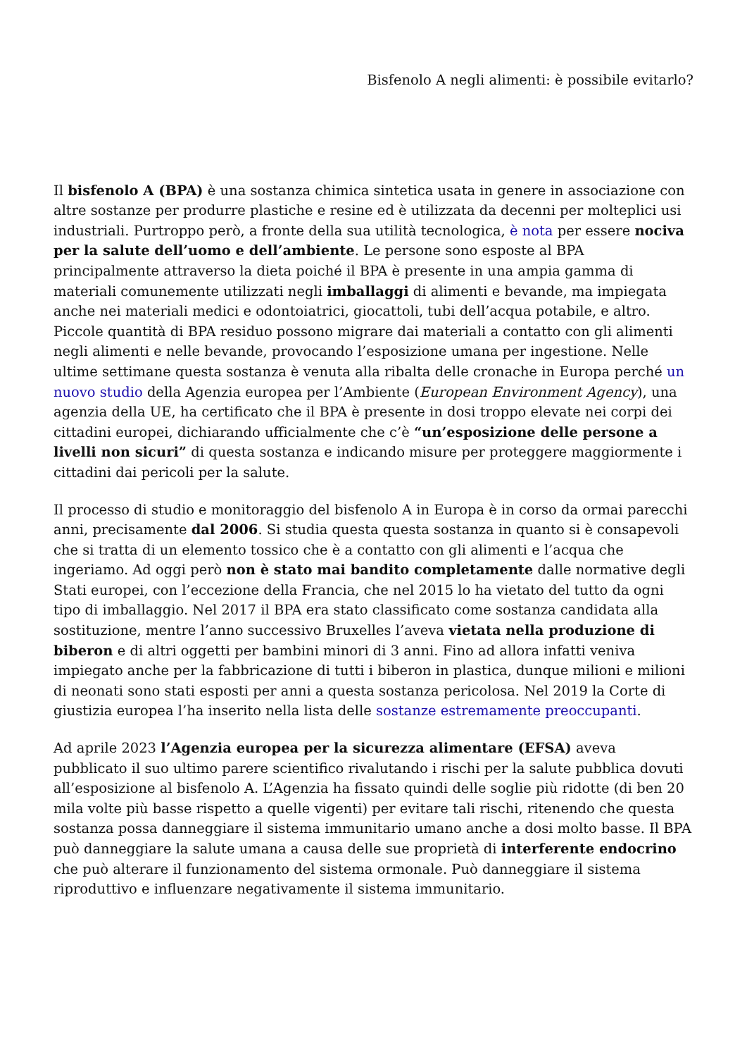Bisfenolo A negli alimenti: è possibile evitarlo?
Il bisfenolo A (BPA) è una sostanza chimica sintetica usata in genere in associazione con altre sostanze per produrre plastiche e resine ed è utilizzata da decenni per molteplici usi industriali. Purtroppo però, a fronte della sua utilità tecnologica, è nota per essere nociva per la salute dell’uomo e dell’ambiente. Le persone sono esposte al BPA principalmente attraverso la dieta poiché il BPA è presente in una ampia gamma di materiali comunemente utilizzati negli imballaggi di alimenti e bevande, ma impiegata anche nei materiali medici e odontoiatrici, giocattoli, tubi dell’acqua potabile, e altro. Piccole quantità di BPA residuo possono migrare dai materiali a contatto con gli alimenti negli alimenti e nelle bevande, provocando l’esposizione umana per ingestione. Nelle ultime settimane questa sostanza è venuta alla ribalta delle cronache in Europa perché un nuovo studio della Agenzia europea per l’Ambiente (European Environment Agency), una agenzia della UE, ha certificato che il BPA è presente in dosi troppo elevate nei corpi dei cittadini europei, dichiarando ufficialmente che c’è “un’esposizione delle persone a livelli non sicuri” di questa sostanza e indicando misure per proteggere maggiormente i cittadini dai pericoli per la salute.
Il processo di studio e monitoraggio del bisfenolo A in Europa è in corso da ormai parecchi anni, precisamente dal 2006. Si studia questa questa sostanza in quanto si è consapevoli che si tratta di un elemento tossico che è a contatto con gli alimenti e l’acqua che ingeriamo. Ad oggi però non è stato mai bandito completamente dalle normative degli Stati europei, con l’eccezione della Francia, che nel 2015 lo ha vietato del tutto da ogni tipo di imballaggio. Nel 2017 il BPA era stato classificato come sostanza candidata alla sostituzione, mentre l’anno successivo Bruxelles l’aveva vietata nella produzione di biberon e di altri oggetti per bambini minori di 3 anni. Fino ad allora infatti veniva impiegato anche per la fabbricazione di tutti i biberon in plastica, dunque milioni e milioni di neonati sono stati esposti per anni a questa sostanza pericolosa. Nel 2019 la Corte di giustizia europea l’ha inserito nella lista delle sostanze estremamente preoccupanti.
Ad aprile 2023 l’Agenzia europea per la sicurezza alimentare (EFSA) aveva pubblicato il suo ultimo parere scientifico rivalutando i rischi per la salute pubblica dovuti all’esposizione al bisfenolo A. L’Agenzia ha fissato quindi delle soglie più ridotte (di ben 20 mila volte più basse rispetto a quelle vigenti) per evitare tali rischi, ritenendo che questa sostanza possa danneggiare il sistema immunitario umano anche a dosi molto basse. Il BPA può danneggiare la salute umana a causa delle sue proprietà di interferente endocrino che può alterare il funzionamento del sistema ormonale. Può danneggiare il sistema riproduttivo e influenzare negativamente il sistema immunitario.